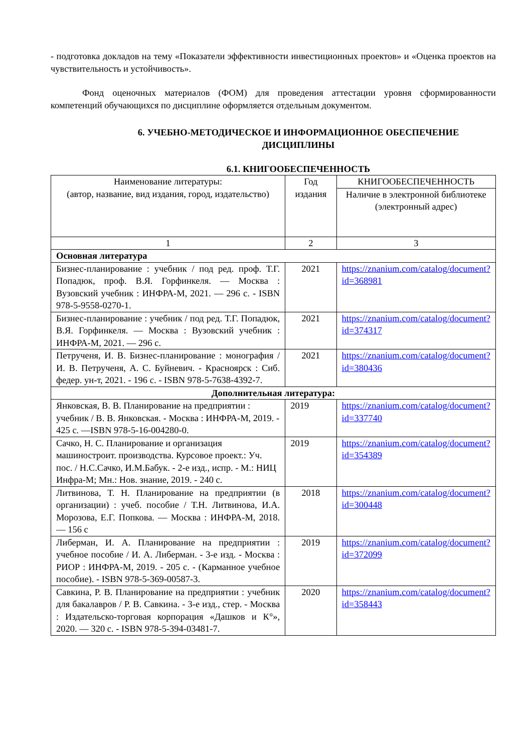- подготовка докладов на тему «Показатели эффективности инвестиционных проектов» и «Оценка проектов на чувствительность и устойчивость».
Фонд оценочных материалов (ФОМ) для проведения аттестации уровня сформированности компетенций обучающихся по дисциплине оформляется отдельным документом.
6. УЧЕБНО-МЕТОДИЧЕСКОЕ И ИНФОРМАЦИОННОЕ ОБЕСПЕЧЕНИЕ ДИСЦИПЛИНЫ
6.1. КНИГООБЕСПЕЧЕННОСТЬ
| Наименование литературы: (автор, название, вид издания, город, издательство) | Год издания | КНИГООБЕСПЕЧЕННОСТЬ |
| --- | --- | --- |
| | | Наличие в электронной библиотеке (электронный адрес) |
| 1 | 2 | 3 |
| Основная литература | | |
| Бизнес-планирование : учебник / под ред. проф. Т.Г. Попадюк, проф. В.Я. Горфинкеля. — Москва : Вузовский учебник : ИНФРА-М, 2021. — 296 с. - ISBN 978-5-9558-0270-1. | 2021 | https://znanium.com/catalog/document?id=368981 |
| Бизнес-планирование : учебник / под ред. Т.Г. Попадюк, В.Я. Горфинкеля. — Москва : Вузовский учебник : ИНФРА-М, 2021. — 296 с. | 2021 | https://znanium.com/catalog/document?id=374317 |
| Петрученя, И. В. Бизнес-планирование : монография / И. В. Петрученя, А. С. Буйневич. - Красноярск : Сиб. федер. ун-т, 2021. - 196 с. - ISBN 978-5-7638-4392-7. | 2021 | https://znanium.com/catalog/document?id=380436 |
| Дополнительная литература: | | |
| Янковская, В. В. Планирование на предприятии : учебник / В. В. Янковская. - Москва : ИНФРА-М, 2019. - 425 с. —ISBN 978-5-16-004280-0. | 2019 | https://znanium.com/catalog/document?id=337740 |
| Сачко, Н. С. Планирование и организация машиностроит. производства. Курсовое проект.: Уч. пос. / Н.С.Сачко, И.М.Бабук. - 2-е изд., испр. - М.: НИЦ Инфра-М; Мн.: Нов. знание, 2019. - 240 с. | 2019 | https://znanium.com/catalog/document?id=354389 |
| Литвинова, Т. Н. Планирование на предприятии (в организации) : учеб. пособие / Т.Н. Литвинова, И.А. Морозова, Е.Г. Попкова. — Москва : ИНФРА-М, 2018. — 156 с | 2018 | https://znanium.com/catalog/document?id=300448 |
| Либерман, И. А. Планирование на предприятии : учебное пособие / И. А. Либерман. - 3-е изд. - Москва : РИОР : ИНФРА-М, 2019. - 205 с. - (Карманное учебное пособие). - ISBN 978-5-369-00587-3. | 2019 | https://znanium.com/catalog/document?id=372099 |
| Савкина, Р. В. Планирование на предприятии : учебник для бакалавров / Р. В. Савкина. - 3-е изд., стер. - Москва : Издательско-торговая корпорация «Дашков и К°», 2020. — 320 с. - ISBN 978-5-394-03481-7. | 2020 | https://znanium.com/catalog/document?id=358443 |